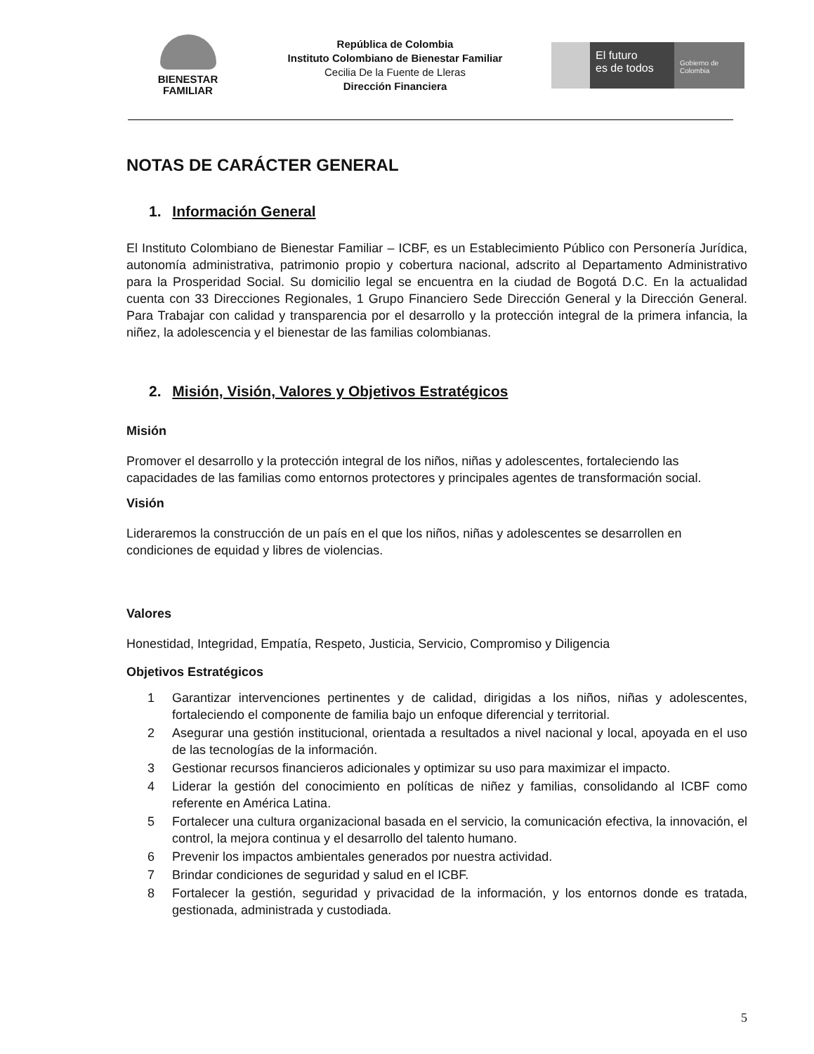BIENESTAR
FAMILIAR
República de Colombia
Instituto Colombiano de Bienestar Familiar
Cecilia De la Fuente de Lleras
Dirección Financiera
El futuro
es de todos
Gobierno de Colombia
NOTAS DE CARÁCTER GENERAL
1. Información General
El Instituto Colombiano de Bienestar Familiar – ICBF, es un Establecimiento Público con Personería Jurídica, autonomía administrativa, patrimonio propio y cobertura nacional, adscrito al Departamento Administrativo para la Prosperidad Social. Su domicilio legal se encuentra en la ciudad de Bogotá D.C. En la actualidad cuenta con 33 Direcciones Regionales, 1 Grupo Financiero Sede Dirección General y la Dirección General. Para Trabajar con calidad y transparencia por el desarrollo y la protección integral de la primera infancia, la niñez, la adolescencia y el bienestar de las familias colombianas.
2. Misión, Visión, Valores y Objetivos Estratégicos
Misión
Promover el desarrollo y la protección integral de los niños, niñas y adolescentes, fortaleciendo las capacidades de las familias como entornos protectores y principales agentes de transformación social.
Visión
Lideraremos la construcción de un país en el que los niños, niñas y adolescentes se desarrollen en condiciones de equidad y libres de violencias.
Valores
Honestidad, Integridad, Empatía, Respeto, Justicia, Servicio, Compromiso y Diligencia
Objetivos Estratégicos
1 Garantizar intervenciones pertinentes y de calidad, dirigidas a los niños, niñas y adolescentes, fortaleciendo el componente de familia bajo un enfoque diferencial y territorial.
2 Asegurar una gestión institucional, orientada a resultados a nivel nacional y local, apoyada en el uso de las tecnologías de la información.
3 Gestionar recursos financieros adicionales y optimizar su uso para maximizar el impacto.
4 Liderar la gestión del conocimiento en políticas de niñez y familias, consolidando al ICBF como referente en América Latina.
5 Fortalecer una cultura organizacional basada en el servicio, la comunicación efectiva, la innovación, el control, la mejora continua y el desarrollo del talento humano.
6 Prevenir los impactos ambientales generados por nuestra actividad.
7 Brindar condiciones de seguridad y salud en el ICBF.
8 Fortalecer la gestión, seguridad y privacidad de la información, y los entornos donde es tratada, gestionada, administrada y custodiada.
5